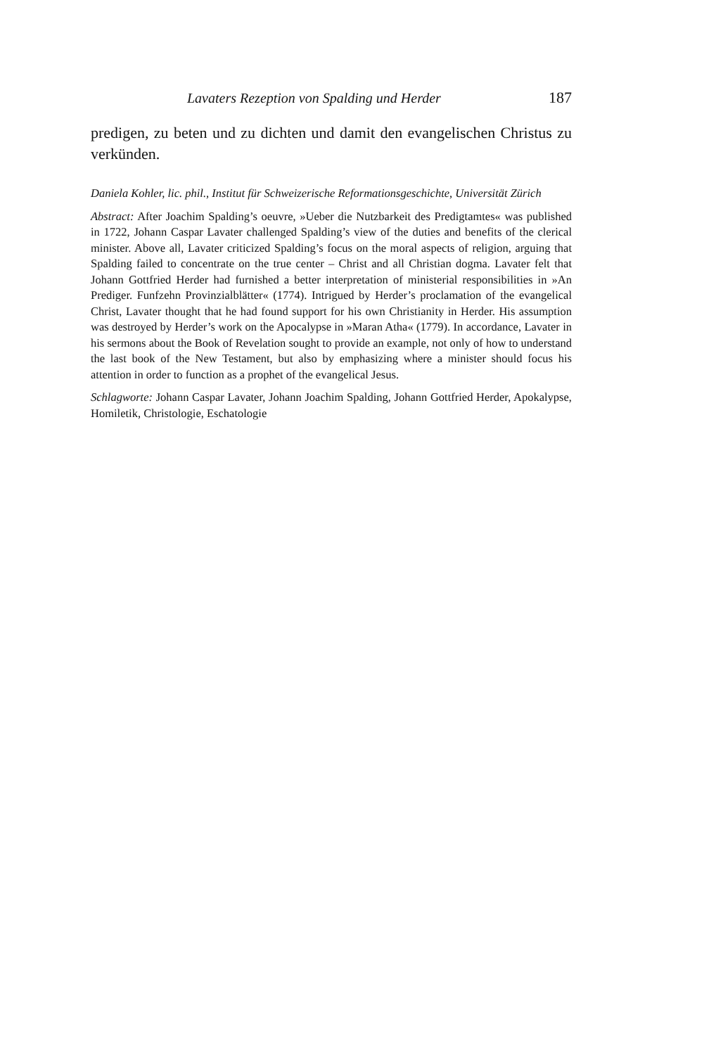Lavaters Rezeption von Spalding und Herder 187
predigen, zu beten und zu dichten und damit den evangelischen Christus zu verkünden.
Daniela Kohler, lic. phil., Institut für Schweizerische Reformationsgeschichte, Universität Zürich
Abstract: After Joachim Spalding’s oeuvre, »Ueber die Nutzbarkeit des Predigtamtes« was published in 1722, Johann Caspar Lavater challenged Spalding’s view of the duties and benefits of the clerical minister. Above all, Lavater criticized Spalding’s focus on the moral aspects of religion, arguing that Spalding failed to concentrate on the true center – Christ and all Christian dogma. Lavater felt that Johann Gottfried Herder had furnished a better interpretation of ministerial responsibilities in »An Prediger. Funfzehn Provinzialblätter« (1774). Intrigued by Herder’s proclamation of the evangelical Christ, Lavater thought that he had found support for his own Christianity in Herder. His assumption was destroyed by Herder’s work on the Apocalypse in »Maran Atha« (1779). In accordance, Lavater in his sermons about the Book of Revelation sought to provide an example, not only of how to understand the last book of the New Testament, but also by emphasizing where a minister should focus his attention in order to function as a prophet of the evangelical Jesus.
Schlagworte: Johann Caspar Lavater, Johann Joachim Spalding, Johann Gottfried Herder, Apokalypse, Homiletik, Christologie, Eschatologie